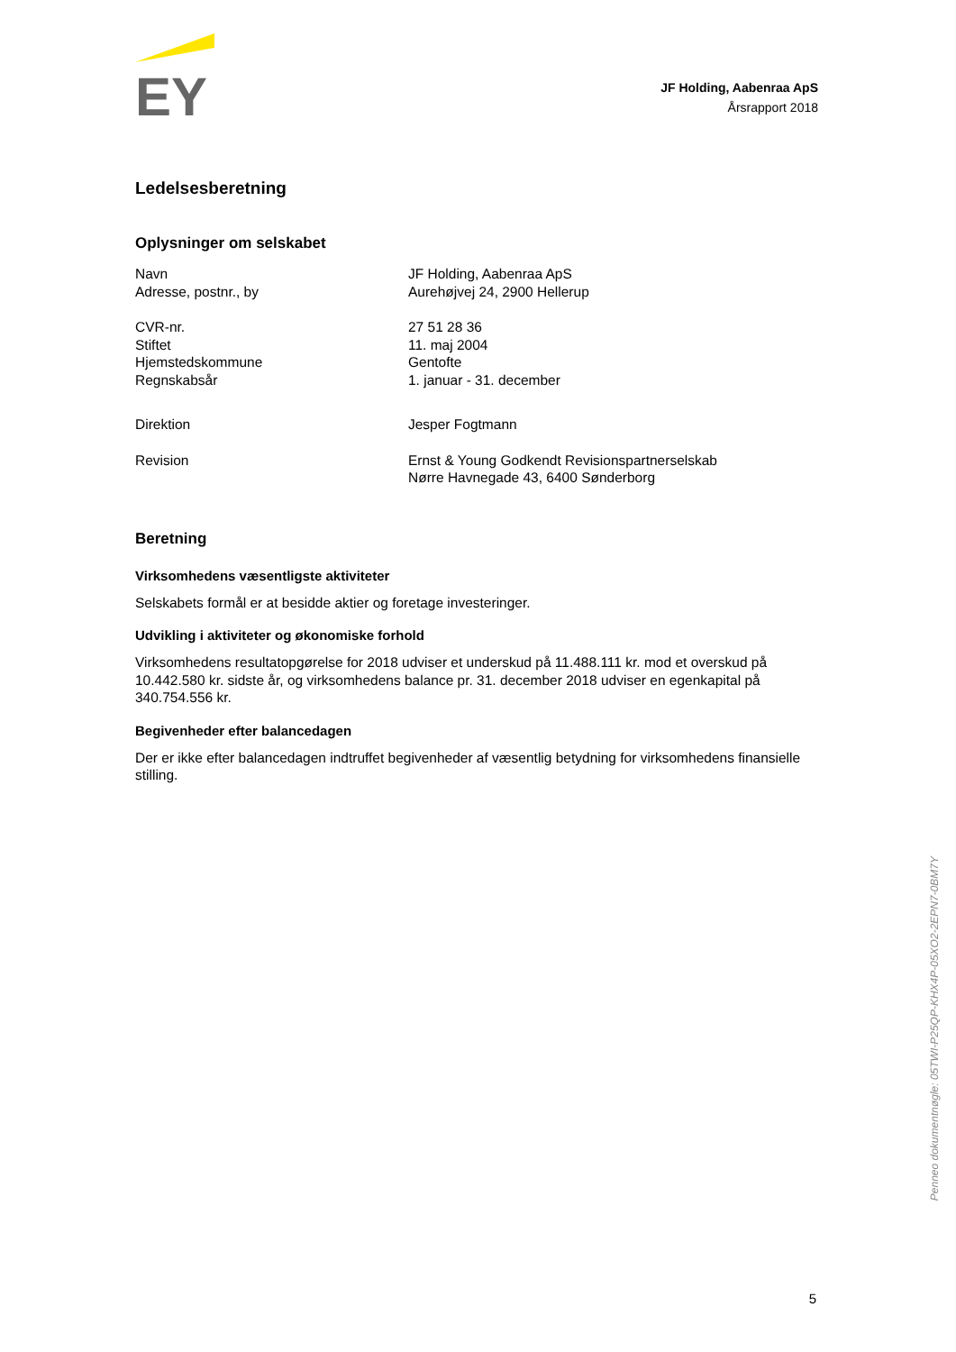EY
JF Holding, Aabenraa ApS
Årsrapport 2018
Ledelsesberetning
Oplysninger om selskabet
| Navn | JF Holding, Aabenraa ApS |
| Adresse, postnr., by | Aurehøjvej 24, 2900 Hellerup |
| CVR-nr. | 27 51 28 36 |
| Stiftet | 11. maj 2004 |
| Hjemstedskommune | Gentofte |
| Regnskabsår | 1. januar - 31. december |
| Direktion | Jesper Fogtmann |
| Revision | Ernst & Young Godkendt Revisionspartnerselskab Nørre Havnegade 43, 6400 Sønderborg |
Beretning
Virksomhedens væsentligste aktiviteter
Selskabets formål er at besidde aktier og foretage investeringer.
Udvikling i aktiviteter og økonomiske forhold
Virksomhedens resultatopgørelse for 2018 udviser et underskud på 11.488.111 kr. mod et overskud på 10.442.580 kr. sidste år, og virksomhedens balance pr. 31. december 2018 udviser en egenkapital på 340.754.556 kr.
Begivenheder efter balancedagen
Der er ikke efter balancedagen indtruffet begivenheder af væsentlig betydning for virksomhedens finansielle stilling.
Penneo dokumentnøgle: 05TWI-P25QP-KHX4P-05XO2-2EPN7-0BM7Y
5